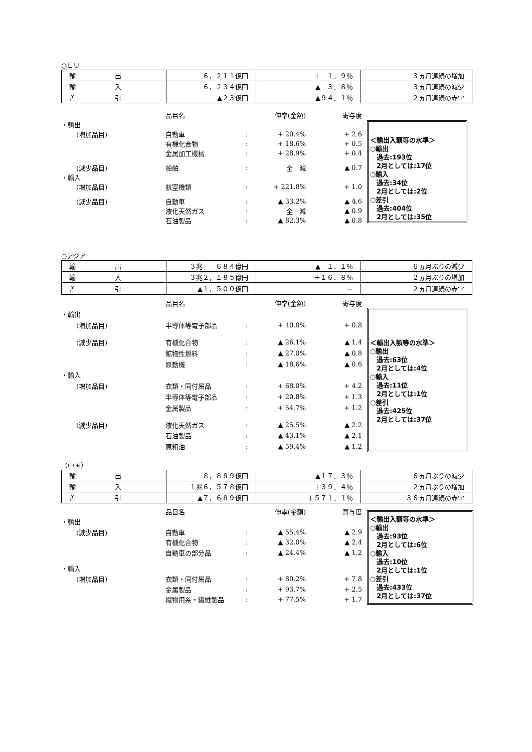○ＥＵ
| 輸 出 | ６，２１１億円 | ＋ １．９％ | ３ヵ月連続の増加 |
| 輸 入 | ６，２３４億円 | ▲ ３．８％ | ３ヵ月連続の減少 |
| 差 引 | ▲２３億円 | ▲９４．１％ | ２ヵ月連続の赤字 |
| | | 品目名 | | 伸率(金額) | 寄与度 |
| ・輸出 | | | | | |
| | (増加品目) | 自動車 | : | + 20.4% | + 2.6 |
| | | 有機化合物 | : | + 18.6% | + 0.5 |
| | | 金属加工機械 | : | + 28.9% | + 0.4 |
| | (減少品目) | 船舶 | : | 全 減 | ▲ 0.7 |
| ・輸入 | | | | | |
| | (増加品目) | 航空機類 | : | + 221.8% | + 1.0 |
| | (減少品目) | 自動車 | : | ▲ 33.2% | ▲ 4.6 |
| | | 液化天然ガス | : | 全 減 | ▲ 0.9 |
| | | 石油製品 | : | ▲ 82.3% | ▲ 0.8 |
＜輸出入額等の水準＞
○輸出
　過去:193位
　2月としては:17位
○輸入
　過去:34位
　2月としては:2位
○差引
　過去:404位
　2月としては:35位
○アジア
| 輸 出 | ３兆 ６８４億円 | ▲ １．１％ | ６ヵ月ぶりの減少 |
| 輸 入 | ３兆２，１８５億円 | ＋１６．８％ | ２ヵ月ぶりの増加 |
| 差 引 | ▲１，５００億円 | － | ２ヵ月連続の赤字 |
| | | 品目名 | | 伸率(金額) | 寄与度 |
| ・輸出 | | | | | |
| | (増加品目) | 半導体等電子部品 | : | + 10.8% | + 0.8 |
| | (減少品目) | 有機化合物 | : | ▲ 26.1% | ▲ 1.4 |
| | | 鉱物性燃料 | : | ▲ 27.0% | ▲ 0.8 |
| | | 原動機 | : | ▲ 18.6% | ▲ 0.6 |
| ・輸入 | | | | | |
| | (増加品目) | 衣類・同付属品 | : | + 68.0% | + 4.2 |
| | | 半導体等電子部品 | : | + 20.8% | + 1.3 |
| | | 金属製品 | : | + 54.7% | + 1.2 |
| | (減少品目) | 液化天然ガス | : | ▲ 25.5% | ▲ 2.2 |
| | | 石油製品 | : | ▲ 43.1% | ▲ 2.1 |
| | | 原粗油 | : | ▲ 59.4% | ▲ 1.2 |
＜輸出入額等の水準＞
○輸出
　過去:63位
　2月としては:4位
○輸入
　過去:11位
　2月としては:1位
○差引
　過去:425位
　2月としては:37位
（中国）
| 輸 出 | ８，８８９億円 | ▲１７．３％ | ６ヵ月ぶりの減少 |
| 輸 入 | １兆６，５７８億円 | ＋３９．４％ | ２ヵ月ぶりの増加 |
| 差 引 | ▲７，６８９億円 | ＋５７１．１％ | ３６ヵ月連続の赤字 |
| | | 品目名 | | 伸率(金額) | 寄与度 |
| ・輸出 | | | | | |
| | (減少品目) | 自動車 | : | ▲ 55.4% | ▲ 2.9 |
| | | 有機化合物 | : | ▲ 32.0% | ▲ 2.4 |
| | | 自動車の部分品 | : | ▲ 24.4% | ▲ 1.2 |
| ・輸入 | | | | | |
| | (増加品目) | 衣類・同付属品 | : | + 80.2% | + 7.8 |
| | | 金属製品 | : | + 93.7% | + 2.5 |
| | | 織物用糸・繊維製品 | : | + 77.5% | + 1.7 |
＜輸出入額等の水準＞
○輸出
　過去:93位
　2月としては:6位
○輸入
　過去:10位
　2月としては:1位
○差引
　過去:433位
　2月としては:37位